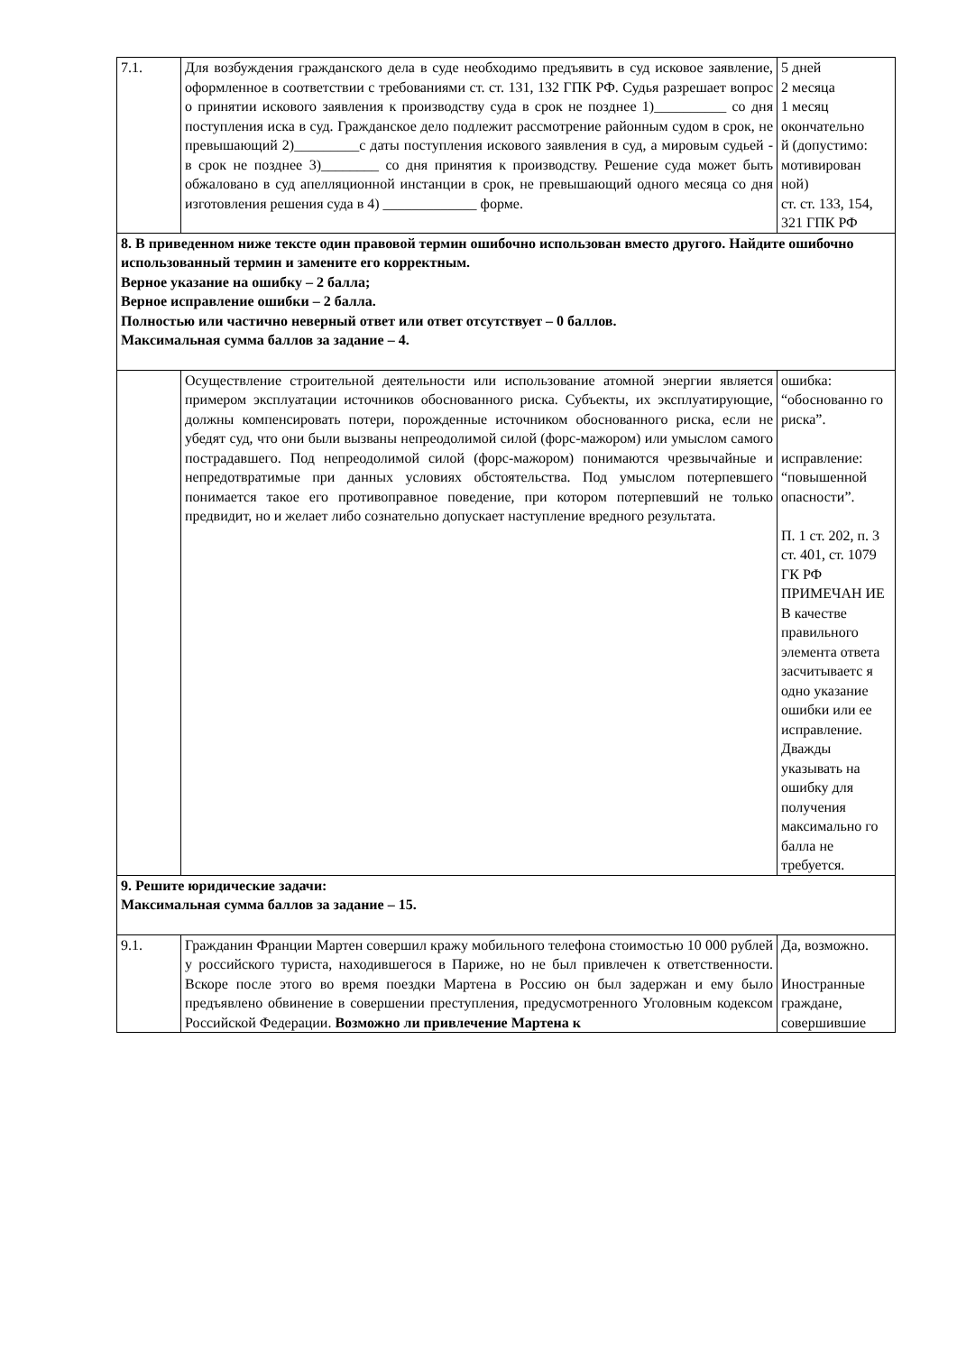| 7.1. | Для возбуждения гражданского дела в суде необходимо предъявить в суд исковое заявление, оформленное в соответствии с требованиями ст. ст. 131, 132 ГПК РФ. Судья разрешает вопрос о принятии искового заявления к производству суда в срок не позднее 1)__________ со дня поступления иска в суд. Гражданское дело подлежит рассмотрение районным судом в срок, не превышающий 2)_________с даты поступления искового заявления в суд, а мировым судьей - в срок не позднее 3)________ со дня принятия к производству. Решение суда может быть обжаловано в суд апелляционной инстанции в срок, не превышающий одного месяца со дня изготовления решения суда в 4) _____________ форме. | 5 дней 2 месяца 1 месяц окончательно й (допустимо: мотивирован ной) ст. ст. 133, 154, 321 ГПК РФ |
| 8. В приведенном ниже тексте один правовой термин ошибочно использован вместо другого. Найдите ошибочно использованный термин и замените его корректным. Верное указание на ошибку – 2 балла; Верное исправление ошибки – 2 балла. Полностью или частично неверный ответ или ответ отсутствует – 0 баллов. Максимальная сумма баллов за задание – 4. | | |
| | Осуществление строительной деятельности или использование атомной энергии является примером эксплуатации источников обоснованного риска. Субъекты, их эксплуатирующие, должны компенсировать потери, порожденные источником обоснованного риска, если не убедят суд, что они были вызваны непреодолимой силой (форс-мажором) или умыслом самого пострадавшего. Под непреодолимой силой (форс-мажором) понимаются чрезвычайные и непредотвратимые при данных условиях обстоятельства. Под умыслом потерпевшего понимается такое его противоправное поведение, при котором потерпевший не только предвидит, но и желает либо сознательно допускает наступление вредного результата. | ошибка: “обоснованно го риска”. исправление: “повышенной опасности”. П. 1 ст. 202, п. 3 ст. 401, ст. 1079 ГК РФ ПРИМЕЧАН ИЕ В качестве правильного элемента ответа засчитываетс я одно указание ошибки или ее исправление. Дважды указывать на ошибку для получения максимально го балла не требуется. |
| 9. Решите юридические задачи: Максимальная сумма баллов за задание – 15. | | |
| 9.1. | Гражданин Франции Мартен совершил кражу мобильного телефона стоимостью 10 000 рублей у российского туриста, находившегося в Париже, но не был привлечен к ответственности. Вскоре после этого во время поездки Мартена в Россию он был задержан и ему было предъявлено обвинение в совершении преступления, предусмотренного Уголовным кодексом Российской Федерации. Возможно ли привлечение Мартена к | Да, возможно. Иностранные граждане, совершившие |